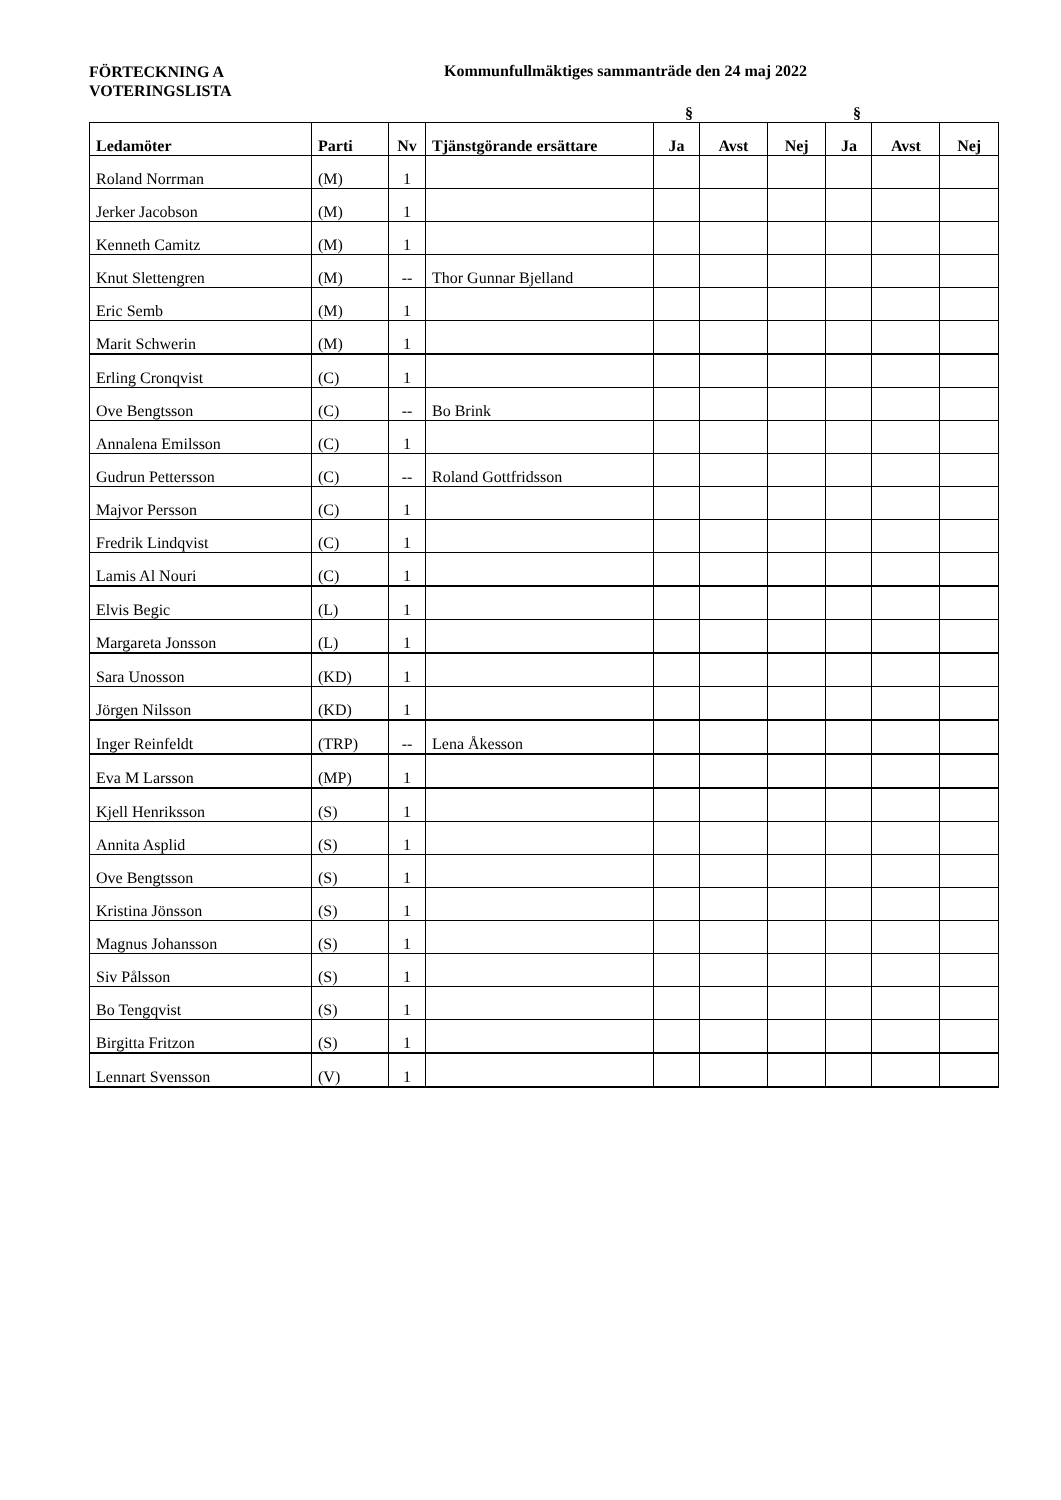FÖRTECKNING A
VOTERINGSLISTA
Kommunfullmäktiges sammanträde den 24 maj 2022
§ §
| Ledamöter | Parti | Nv | Tjänstgörande ersättare | Ja | Avst | Nej | Ja | Avst | Nej |
| --- | --- | --- | --- | --- | --- | --- | --- | --- | --- |
| Roland Norrman | (M) | 1 | | | | | | | |
| Jerker Jacobson | (M) | 1 | | | | | | | |
| Kenneth Camitz | (M) | 1 | | | | | | | |
| Knut Slettengren | (M) | -- | Thor Gunnar Bjelland | | | | | | |
| Eric Semb | (M) | 1 | | | | | | | |
| Marit Schwerin | (M) | 1 | | | | | | | |
| Erling Cronqvist | (C) | 1 | | | | | | | |
| Ove Bengtsson | (C) | -- | Bo Brink | | | | | | |
| Annalena Emilsson | (C) | 1 | | | | | | | |
| Gudrun Pettersson | (C) | -- | Roland Gottfridsson | | | | | | |
| Majvor Persson | (C) | 1 | | | | | | | |
| Fredrik Lindqvist | (C) | 1 | | | | | | | |
| Lamis Al Nouri | (C) | 1 | | | | | | | |
| Elvis Begic | (L) | 1 | | | | | | | |
| Margareta Jonsson | (L) | 1 | | | | | | | |
| Sara Unosson | (KD) | 1 | | | | | | | |
| Jörgen Nilsson | (KD) | 1 | | | | | | | |
| Inger Reinfeldt | (TRP) | -- | Lena Åkesson | | | | | | |
| Eva M Larsson | (MP) | 1 | | | | | | | |
| Kjell Henriksson | (S) | 1 | | | | | | | |
| Annita Asplid | (S) | 1 | | | | | | | |
| Ove Bengtsson | (S) | 1 | | | | | | | |
| Kristina Jönsson | (S) | 1 | | | | | | | |
| Magnus Johansson | (S) | 1 | | | | | | | |
| Siv Pålsson | (S) | 1 | | | | | | | |
| Bo Tengqvist | (S) | 1 | | | | | | | |
| Birgitta Fritzon | (S) | 1 | | | | | | | |
| Lennart Svensson | (V) | 1 | | | | | | | |